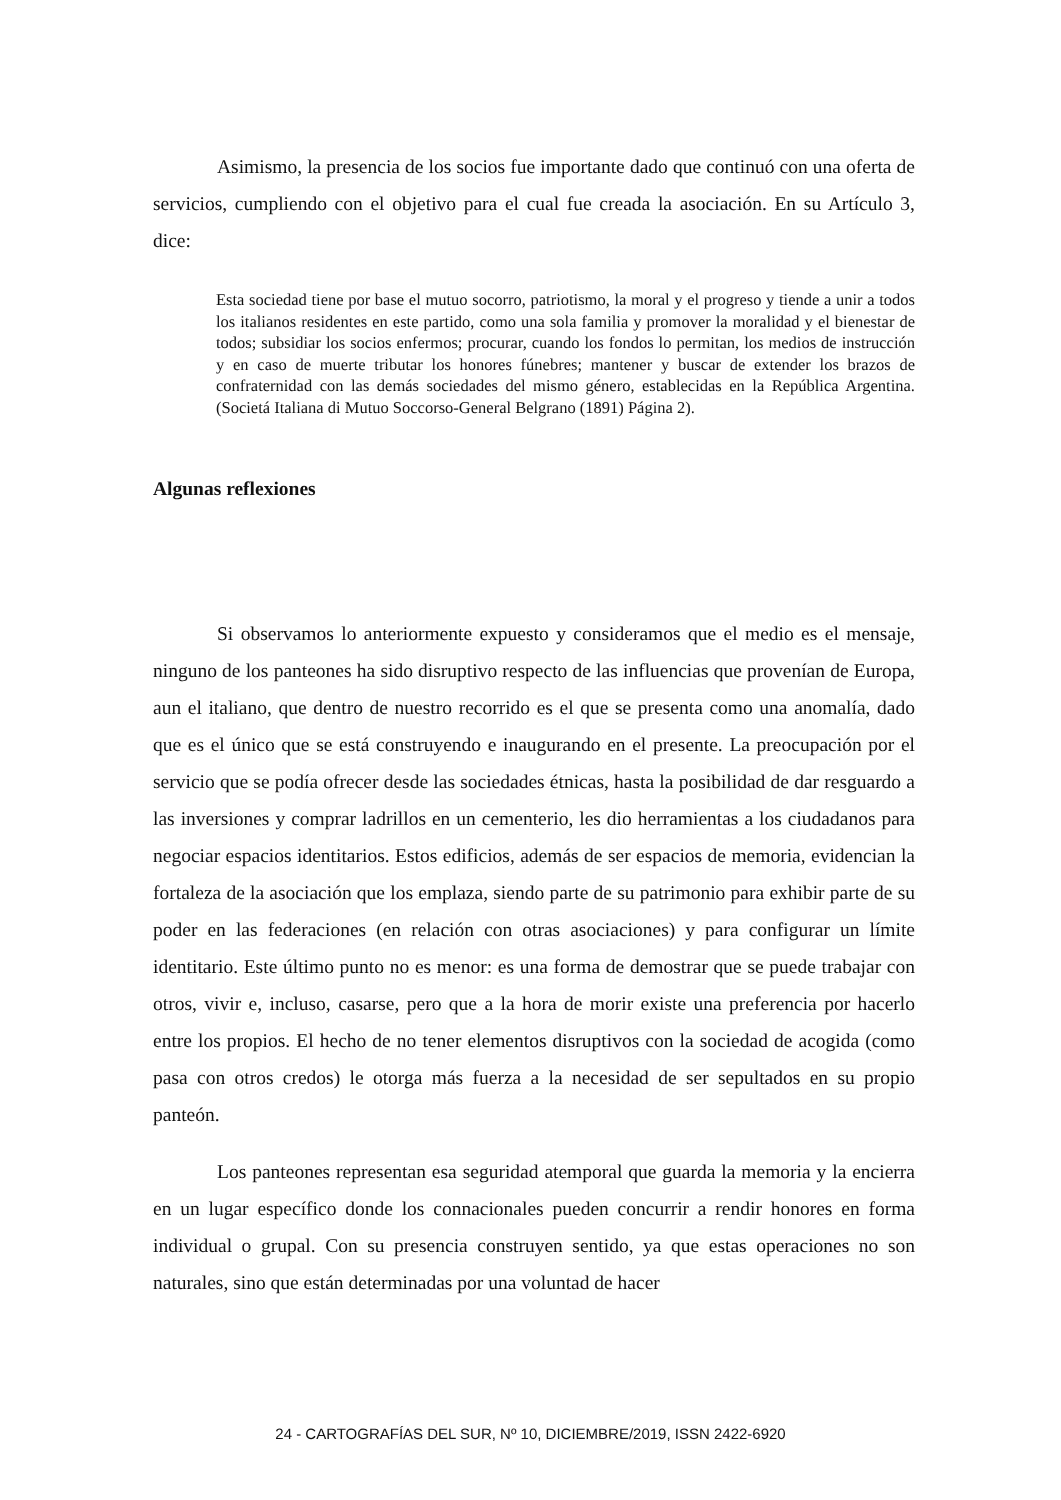Asimismo, la presencia de los socios fue importante dado que continuó con una oferta de servicios, cumpliendo con el objetivo para el cual fue creada la asociación. En su Artículo 3, dice:
Esta sociedad tiene por base el mutuo socorro, patriotismo, la moral y el progreso y tiende a unir a todos los italianos residentes en este partido, como una sola familia y promover la moralidad y el bienestar de todos; subsidiar los socios enfermos; procurar, cuando los fondos lo permitan, los medios de instrucción y en caso de muerte tributar los honores fúnebres; mantener y buscar de extender los brazos de confraternidad con las demás sociedades del mismo género, establecidas en la República Argentina. (Societá Italiana di Mutuo Soccorso-General Belgrano (1891) Página 2).
Algunas reflexiones
Si observamos lo anteriormente expuesto y consideramos que el medio es el mensaje, ninguno de los panteones ha sido disruptivo respecto de las influencias que provenían de Europa, aun el italiano, que dentro de nuestro recorrido es el que se presenta como una anomalía, dado que es el único que se está construyendo e inaugurando en el presente. La preocupación por el servicio que se podía ofrecer desde las sociedades étnicas, hasta la posibilidad de dar resguardo a las inversiones y comprar ladrillos en un cementerio, les dio herramientas a los ciudadanos para negociar espacios identitarios. Estos edificios, además de ser espacios de memoria, evidencian la fortaleza de la asociación que los emplaza, siendo parte de su patrimonio para exhibir parte de su poder en las federaciones (en relación con otras asociaciones) y para configurar un límite identitario. Este último punto no es menor: es una forma de demostrar que se puede trabajar con otros, vivir e, incluso, casarse, pero que a la hora de morir existe una preferencia por hacerlo entre los propios. El hecho de no tener elementos disruptivos con la sociedad de acogida (como pasa con otros credos) le otorga más fuerza a la necesidad de ser sepultados en su propio panteón.
Los panteones representan esa seguridad atemporal que guarda la memoria y la encierra en un lugar específico donde los connacionales pueden concurrir a rendir honores en forma individual o grupal. Con su presencia construyen sentido, ya que estas operaciones no son naturales, sino que están determinadas por una voluntad de hacer
24 - CARTOGRAFÍAS DEL SUR, Nº 10, DICIEMBRE/2019, ISSN 2422-6920